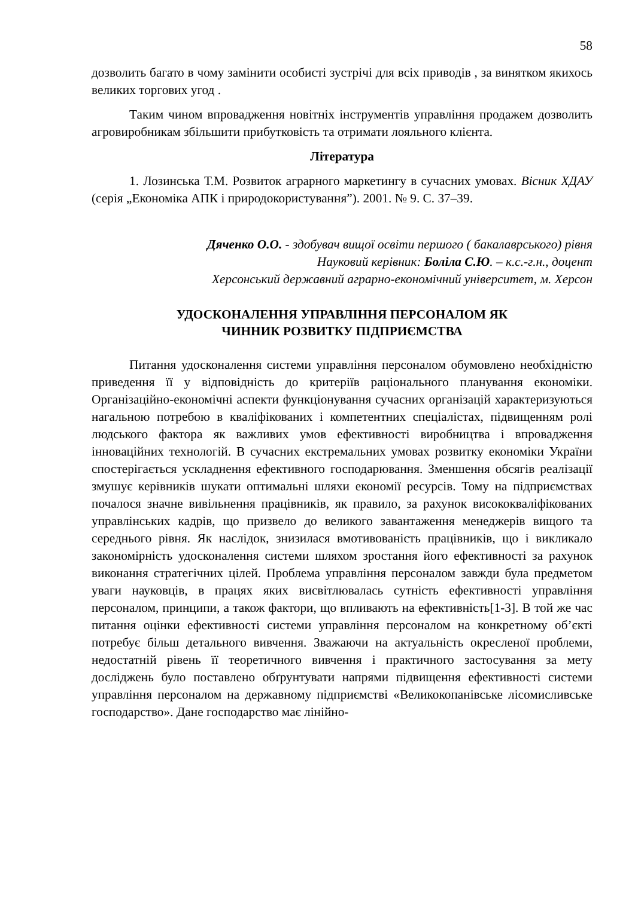58
дозволить багато в чому замінити особисті зустрічі для всіх приводів , за винятком якихось великих торгових угод .
Таким чином впровадження новітніх інструментів управління продажем дозволить агровиробникам збільшити прибутковість та отримати лояльного клієнта.
Література
1. Лозинська Т.М. Розвиток аграрного маркетингу в сучасних умовах. Вісник ХДАУ (серія „Економіка АПК і природокористування”). 2001. № 9. С. 37–39.
Дяченко О.О. - здобувач вищої освіти першого ( бакалаврського) рівня
Науковий керівник: Боліла С.Ю. – к.с.-г.н., доцент
Херсонський державний аграрно-економічний університет, м. Херсон
УДОСКОНАЛЕННЯ УПРАВЛІННЯ ПЕРСОНАЛОМ ЯК
ЧИННИК РОЗВИТКУ ПІДПРИЄМСТВА
Питання удосконалення системи управління персоналом обумовлено необхідністю приведення її у відповідність до критеріїв раціонального планування економіки. Організаційно-економічні аспекти функціонування сучасних організацій характеризуються нагальною потребою в кваліфікованих і компетентних спеціалістах, підвищенням ролі людського фактора як важливих умов ефективності виробництва і впровадження інноваційних технологій. В сучасних екстремальних умовах розвитку економіки України спостерігається ускладнення ефективного господарювання. Зменшення обсягів реалізації змушує керівників шукати оптимальні шляхи економії ресурсів. Тому на підприємствах почалося значне вивільнення працівників, як правило, за рахунок висококваліфікованих управлінських кадрів, що призвело до великого завантаження менеджерів вищого та середнього рівня. Як наслідок, знизилася вмотивованість працівників, що і викликало закономірність удосконалення системи шляхом зростання його ефективності за рахунок виконання стратегічних цілей. Проблема управління персоналом завжди була предметом уваги науковців, в працях яких висвітлювалась сутність ефективності управління персоналом, принципи, а також фактори, що впливають на ефективність[1-3]. В той же час питання оцінки ефективності системи управління персоналом на конкретному об’єкті потребує більш детального вивчення. Зважаючи на актуальність окресленої проблеми, недостатній рівень її теоретичного вивчення і практичного застосування за мету досліджень було поставлено обґрунтувати напрями підвищення ефективності системи управління персоналом на державному підприємстві «Великокопанівське лісомисливське господарство». Дане господарство має лінійно-